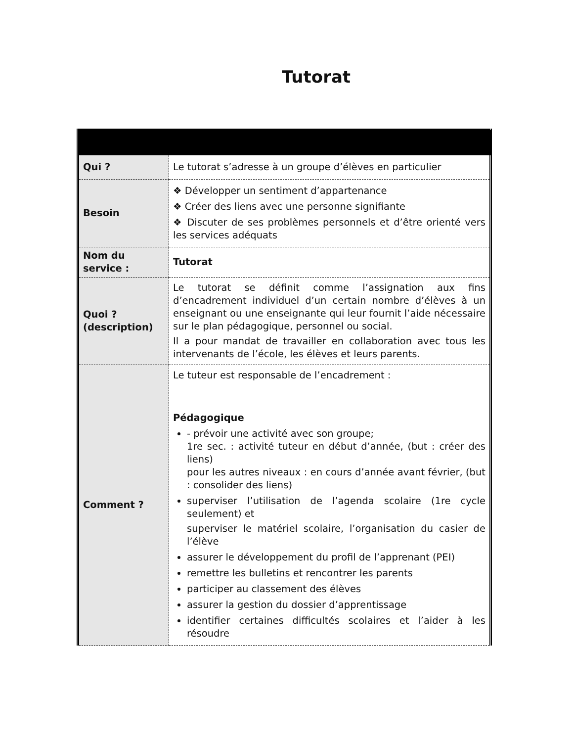Tutorat
| Qui ? | Le tutorat s’adresse à un groupe d’élèves en particulier |
| Besoin | ❖ Développer un sentiment d’appartenance ❖ Créer des liens avec une personne signifiante ❖ Discuter de ses problèmes personnels et d’être orienté vers les services adéquats |
| Nom du service : | Tutorat |
| Quoi ? (description) | Le tutorat se définit comme l’assignation aux fins d’encadrement individuel d’un certain nombre d’élèves à un enseignant ou une enseignante qui leur fournit l’aide nécessaire sur le plan pédagogique, personnel ou social. Il a pour mandat de travailler en collaboration avec tous les intervenants de l’école, les élèves et leurs parents. |
| Comment ? | Le tuteur est responsable de l’encadrement : Pédagogique - prévoir une activité avec son groupe; 1re sec. : activité tuteur en début d’année, (but : créer des liens) pour les autres niveaux : en cours d’année avant février, (but : consolider des liens) superviser l’utilisation de l’agenda scolaire (1re cycle seulement) et superviser le matériel scolaire, l’organisation du casier de l’élève assurer le développement du profil de l’apprenant (PEI) remettre les bulletins et rencontrer les parents participer au classement des élèves assurer la gestion du dossier d’apprentissage identifier certaines difficultés scolaires et l’aider à les résoudre |